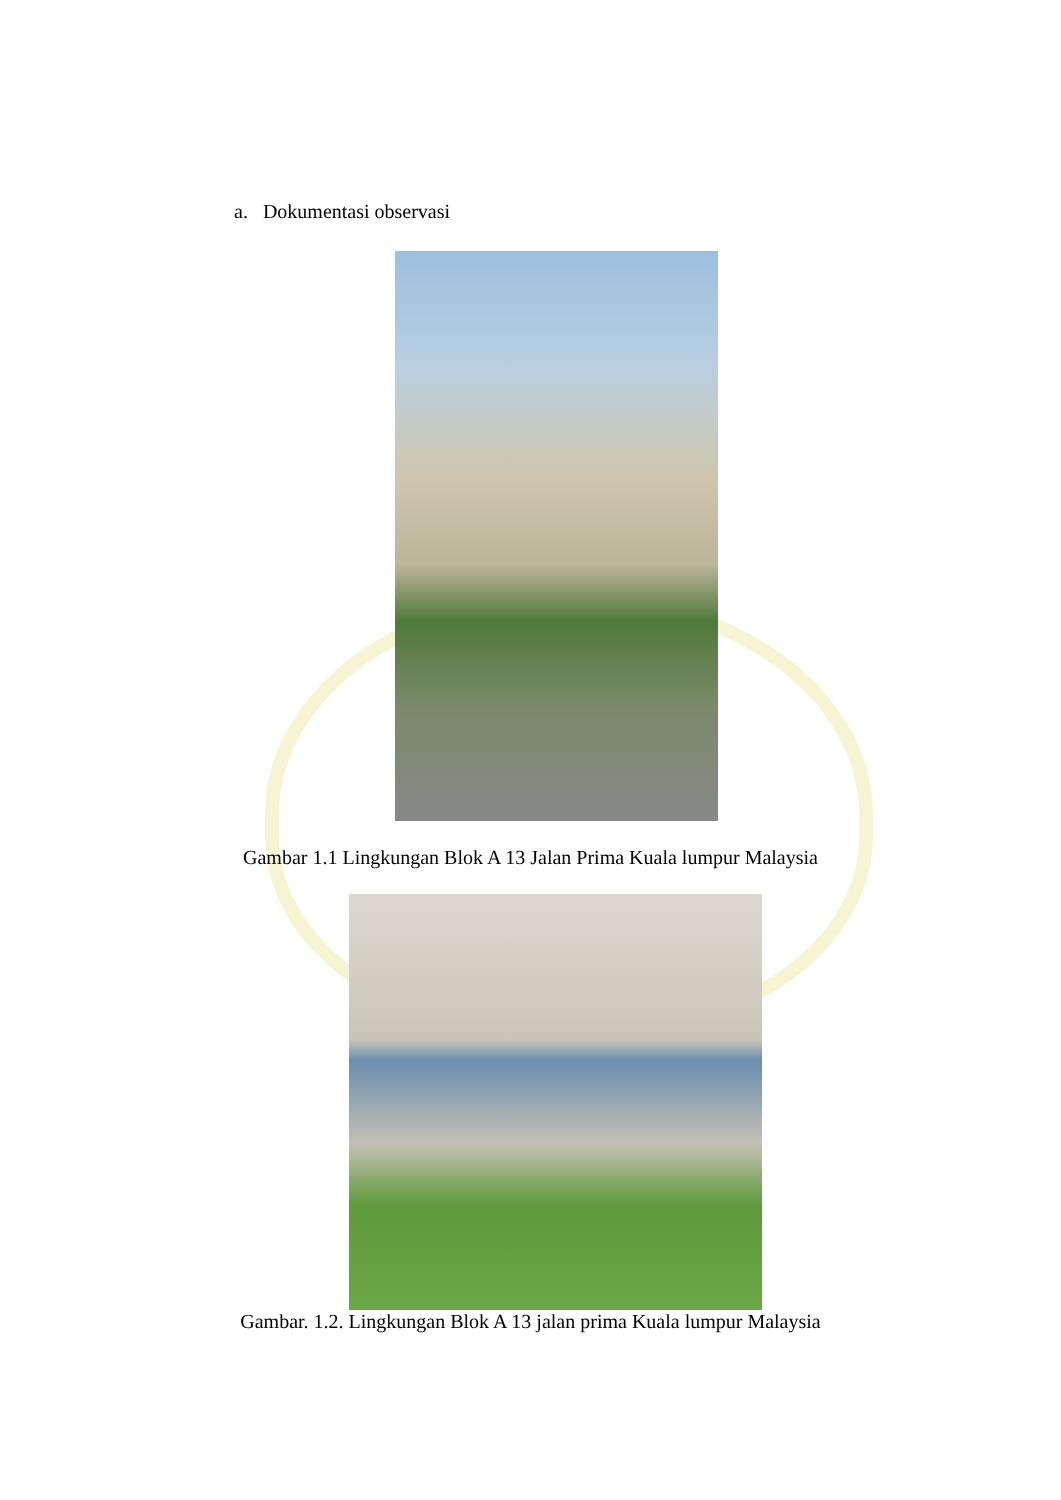a. Dokumentasi observasi
Gambar 1.1 Lingkungan Blok A 13 Jalan Prima Kuala lumpur Malaysia
Gambar. 1.2. Lingkungan Blok A 13 jalan prima Kuala lumpur Malaysia